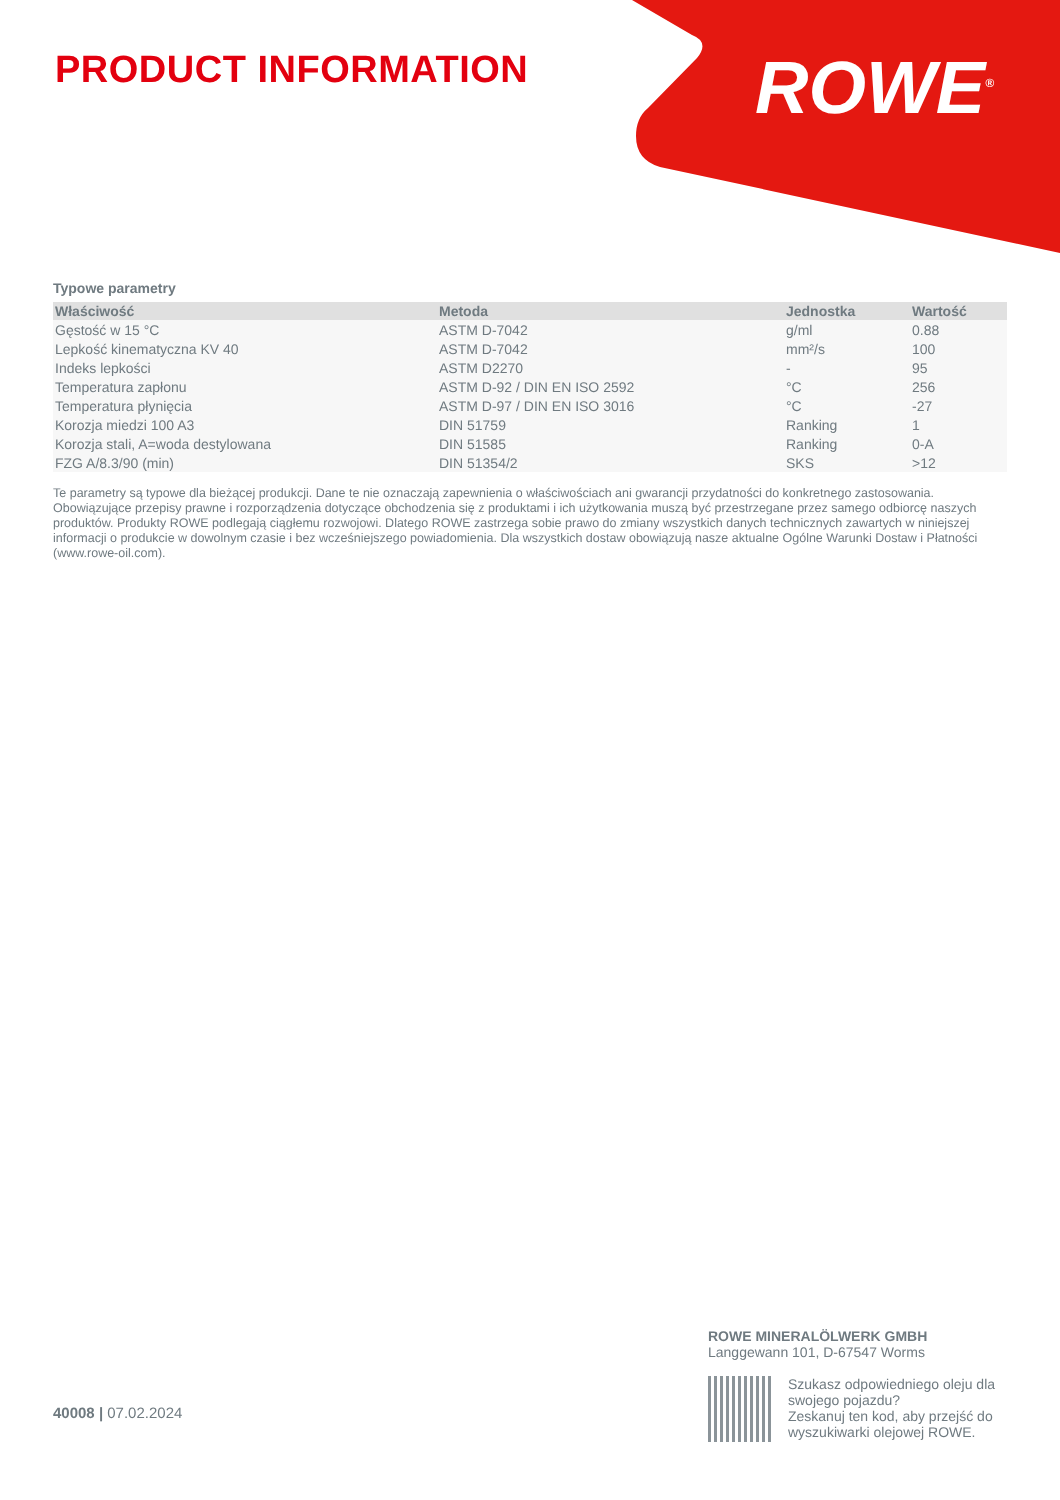PRODUCT INFORMATION ROWE<sup>®</sup>
Typowe parametry
| Właściwość | Metoda | Jednostka | Wartość |
| --- | --- | --- | --- |
| Gęstość w 15 °C | ASTM D-7042 | g/ml | 0.88 |
| Lepkość kinematyczna KV 40 | ASTM D-7042 | mm²/s | 100 |
| Indeks lepkości | ASTM D2270 | - | 95 |
| Temperatura zapłonu | ASTM D-92 / DIN EN ISO 2592 | °C | 256 |
| Temperatura płynięcia | ASTM D-97 / DIN EN ISO 3016 | °C | -27 |
| Korozja miedzi 100 A3 | DIN 51759 | Ranking | 1 |
| Korozja stali, A=woda destylowana | DIN 51585 | Ranking | 0-A |
| FZG A/8.3/90 (min) | DIN 51354/2 | SKS | >12 |
Te parametry są typowe dla bieżącej produkcji. Dane te nie oznaczają zapewnienia o właściwościach ani gwarancji przydatności do konkretnego zastosowania. Obowiązujące przepisy prawne i rozporządzenia dotyczące obchodzenia się z produktami i ich użytkowania muszą być przestrzegane przez samego odbiorcę naszych produktów. Produkty ROWE podlegają ciągłemu rozwojowi. Dlatego ROWE zastrzega sobie prawo do zmiany wszystkich danych technicznych zawartych w niniejszej informacji o produkcie w dowolnym czasie i bez wcześniejszego powiadomienia. Dla wszystkich dostaw obowiązują nasze aktualne Ogólne Warunki Dostaw i Płatności (www.rowe-oil.com).
40008 | 07.02.2024
ROWE MINERALÖLWERK GMBH
Langgewann 101, D-67547 Worms
Szukasz odpowiedniego oleju dla swojego pojazdu?
Zeskanuj ten kod, aby przejść do wyszukiwarki olejowej ROWE.